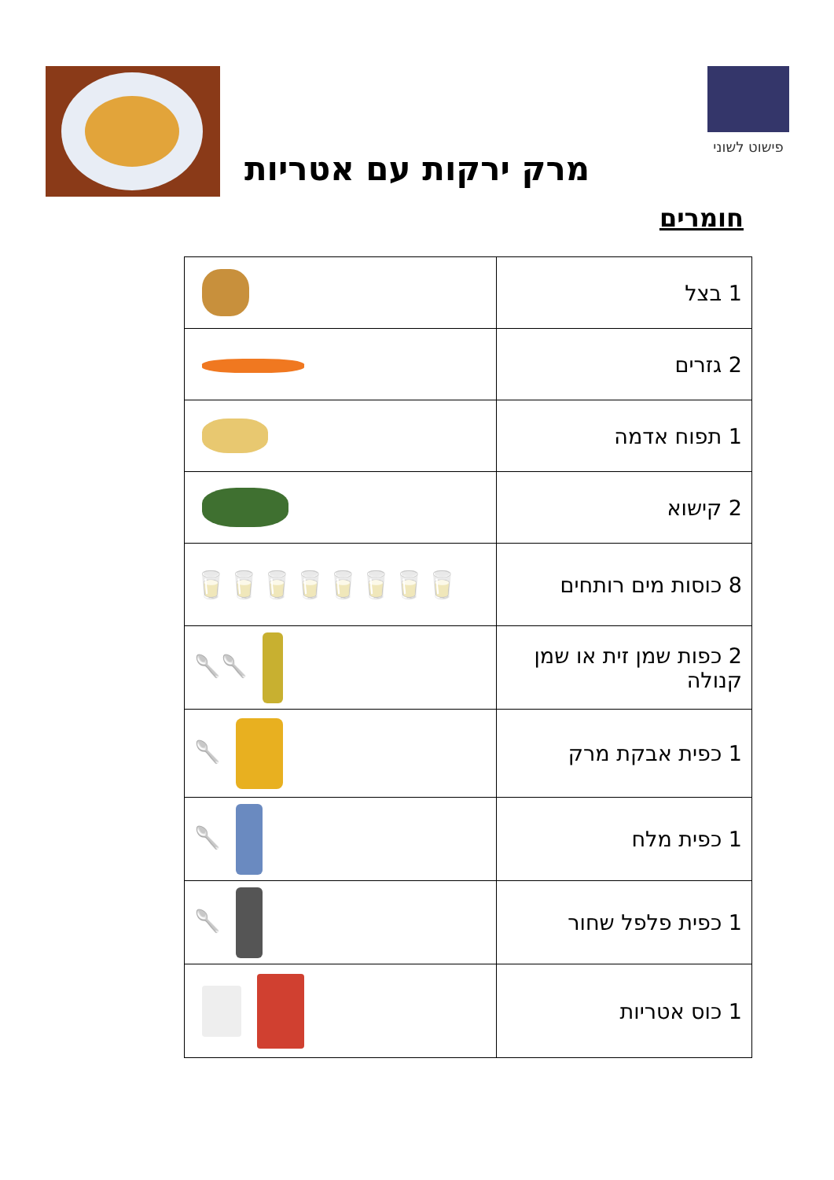פישוט לשוני
מרק ירקות עם אטריות
חומרים
| 1 בצל | |
| 2 גזרים | |
| 1 תפוח אדמה | |
| 2 קישוא | |
| 8 כוסות מים רותחים | 🥛🥛🥛🥛🥛🥛🥛🥛 |
| 2 כפות שמן זית או שמן קנולה | 🥄🥄 |
| 1 כפית אבקת מרק | 🥄 |
| 1 כפית מלח | 🥄 |
| 1 כפית פלפל שחור | 🥄 |
| 1 כוס אטריות | |